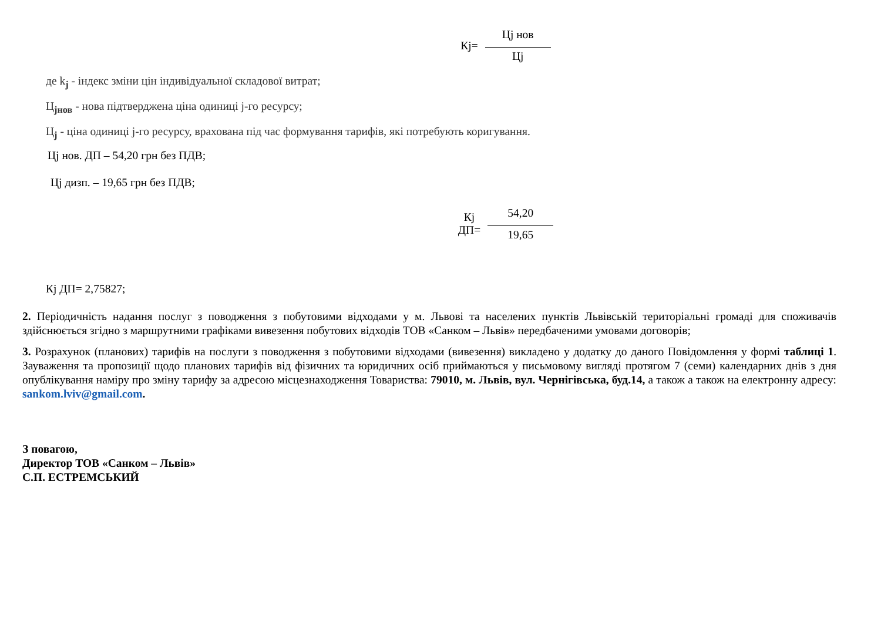Кj=
Цj нов
Цj
де k<sub>j</sub> - індекс зміни цін індивідуальної складової витрат;
Ц<sub>jнов</sub> - нова підтверджена ціна одиниці j-го ресурсу;
Ц<sub>j</sub> - ціна одиниці j-го ресурсу, врахована під час формування тарифів, які потребують коригування.
Цj нов. ДП – 54,20 грн без ПДВ;
Цj дизп. – 19,65 грн без ПДВ;
Кj
ДП=
54,20
19,65
Кj ДП= 2,75827;
2. Періодичність надання послуг з поводження з побутовими відходами у м. Львові та населених пунктів Львівській територіальні громаді для споживачів здійснюється згідно з маршрутними графіками вивезення побутових відходів ТОВ «Санком – Львів» передбаченими умовами договорів;
3. Розрахунок (планових) тарифів на послуги з поводження з побутовими відходами (вивезення) викладено у додатку до даного Повідомлення у формі таблиці 1. Зауваження та пропозиції щодо планових тарифів від фізичних та юридичних осіб приймаються у письмовому вигляді протягом 7 (семи) календарних днів з дня опублікування наміру про зміну тарифу за адресою місцезнаходження Товариства: 79010, м. Львів, вул. Чернігівська, буд.14, а також а також на електронну адресу: sankom.lviv@gmail.com.
З повагою,
Директор ТОВ «Санком – Львів»
С.П. ЕСТРЕМСЬКИЙ